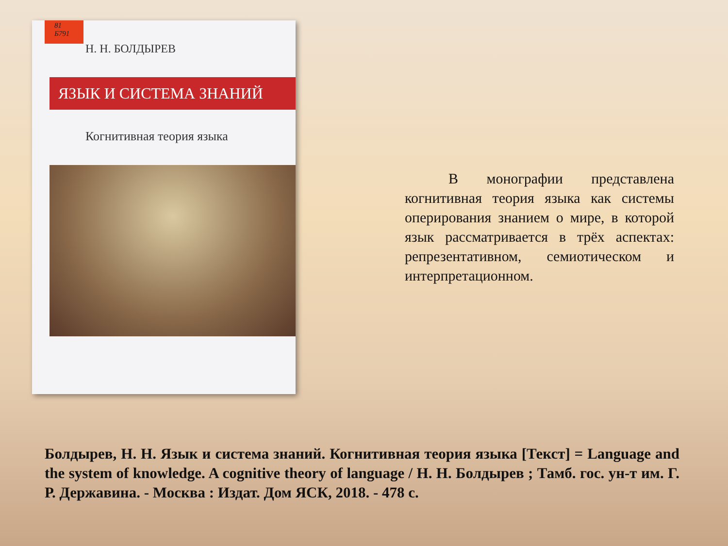81
Б791
Н. Н. БОЛДЫРЕВ
ЯЗЫК И СИСТЕМА ЗНАНИЙ
Когнитивная теория языка
   В монографии представлена когнитивная теория языка как системы оперирования знанием о мире, в которой язык рассматривается в трёх аспектах: репрезентативном, семиотическом и интерпретационном.
Болдырев, Н. Н. Язык и система знаний. Когнитивная теория языка [Текст] = Language and the system of knowledge. A cognitive theory of language / Н. Н. Болдырев ; Тамб. гос. ун-т им. Г. Р. Державина. - Москва : Издат. Дом ЯСК, 2018. - 478 с.